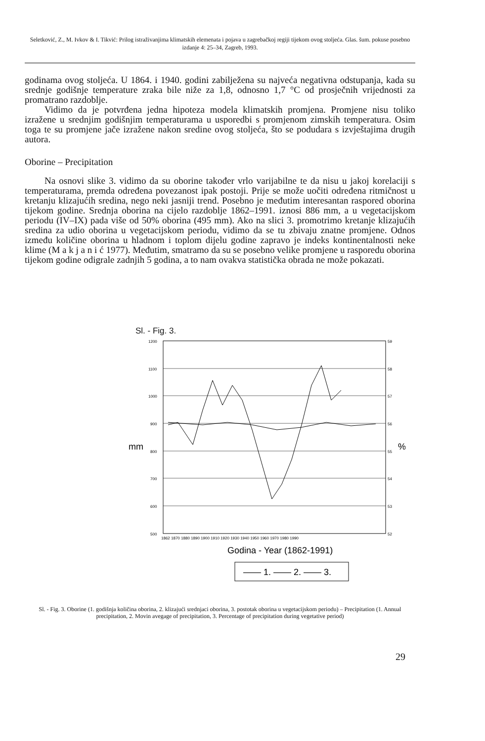Seletković, Z., M. Ivkov & I. Tikvić: Prilog istraživanjima klimatskih elemenata i pojava u zagrebačkoj regiji tijekom ovog stoljeća. Glas. šum. pokuse posebno izdanje 4: 25–34, Zagreb, 1993.
godinama ovog stoljeća. U 1864. i 1940. godini zabilježena su najveća negativna odstupanja, kada su srednje godišnje temperature zraka bile niže za 1,8, odnosno 1,7 °C od prosječnih vrijednosti za promatrano razdoblje.
Vidimo da je potvrđena jedna hipoteza modela klimatskih promjena. Promjene nisu toliko izražene u srednjim godišnjim temperaturama u usporedbi s promjenom zimskih temperatura. Osim toga te su promjene jače izražene nakon sredine ovog stoljeća, što se podudara s izvještajima drugih autora.
Oborine – Precipitation
Na osnovi slike 3. vidimo da su oborine također vrlo varijabilne te da nisu u jakoj korelaciji s temperaturama, premda određena povezanost ipak postoji. Prije se može uočiti određena ritmičnost u kretanju klizajućih sredina, nego neki jasniji trend. Posebno je međutim interesantan raspored oborina tijekom godine. Srednja oborina na cijelo razdoblje 1862–1991. iznosi 886 mm, a u vegetacijskom periodu (IV–IX) pada više od 50% oborina (495 mm). Ako na slici 3. promotrimo kretanje klizajućih sredina za udio oborina u vegetacijskom periodu, vidimo da se tu zbivaju znatne promjene. Odnos između količine oborina u hladnom i toplom dijelu godine zapravo je indeks kontinentalnosti neke klime (M a k j a n i ć 1977). Međutim, smatramo da su se posebno velike promjene u rasporedu oborina tijekom godine odigrale zadnjih 5 godina, a to nam ovakva statistička obrada ne može pokazati.
Sl. - Fig. 3.
1200
1100
1000
900
800
700
600
500
59
58
57
56
55
54
53
52
mm
%
1862 1870 1880 1890 1900 1910 1920 1930 1940 1950 1960 1970 1980 1990
Godina - Year (1862-1991)
—— 1. —— 2. —— 3.
Sl. - Fig. 3. Oborine (1. godišnja količina oborina, 2. klizajući srednjaci oborina, 3. postotak oborina u vegetacijskom periodu) – Precipitation (1. Annual precipitation, 2. Movin avegage of precipitation, 3. Percentage of precipitation during vegetative period)
29